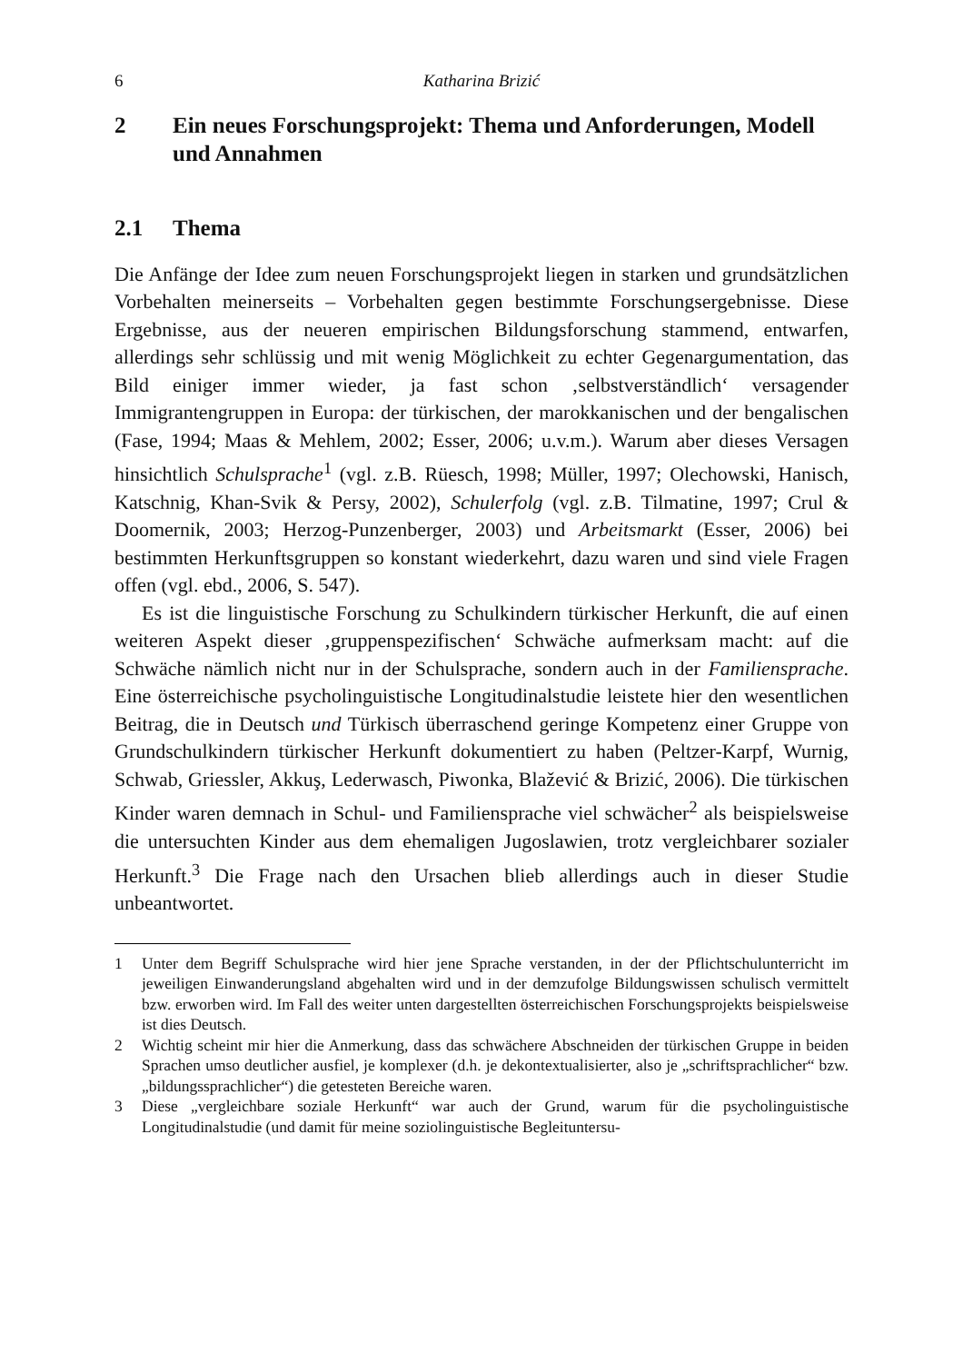6 Katharina Brizić
2 Ein neues Forschungsprojekt: Thema und Anforderungen, Modell und Annahmen
2.1 Thema
Die Anfänge der Idee zum neuen Forschungsprojekt liegen in starken und grundsätzlichen Vorbehalten meinerseits – Vorbehalten gegen bestimmte Forschungsergebnisse. Diese Ergebnisse, aus der neueren empirischen Bildungsforschung stammend, entwarfen, allerdings sehr schlüssig und mit wenig Möglichkeit zu echter Gegenargumentation, das Bild einiger immer wieder, ja fast schon ‚selbstverständlich‘ versagender Immigrantengruppen in Europa: der türkischen, der marokkanischen und der bengalischen (Fase, 1994; Maas & Mehlem, 2002; Esser, 2006; u.v.m.). Warum aber dieses Versagen hinsichtlich Schulsprache<sup>1</sup> (vgl. z.B. Rüesch, 1998; Müller, 1997; Olechowski, Hanisch, Katschnig, Khan-Svik & Persy, 2002), Schulerfolg (vgl. z.B. Tilmatine, 1997; Crul & Doomernik, 2003; Herzog-Punzenberger, 2003) und Arbeitsmarkt (Esser, 2006) bei bestimmten Herkunftsgruppen so konstant wiederkehrt, dazu waren und sind viele Fragen offen (vgl. ebd., 2006, S. 547).
Es ist die linguistische Forschung zu Schulkindern türkischer Herkunft, die auf einen weiteren Aspekt dieser ‚gruppenspezifischen‘ Schwäche aufmerksam macht: auf die Schwäche nämlich nicht nur in der Schulsprache, sondern auch in der Familiensprache. Eine österreichische psycholinguistische Longitudinalstudie leistete hier den wesentlichen Beitrag, die in Deutsch und Türkisch überraschend geringe Kompetenz einer Gruppe von Grundschulkindern türkischer Herkunft dokumentiert zu haben (Peltzer-Karpf, Wurnig, Schwab, Griessler, Akkuş, Lederwasch, Piwonka, Blažević & Brizić, 2006). Die türkischen Kinder waren demnach in Schul- und Familiensprache viel schwächer<sup>2</sup> als beispielsweise die untersuchten Kinder aus dem ehemaligen Jugoslawien, trotz vergleichbarer sozialer Herkunft.<sup>3</sup> Die Frage nach den Ursachen blieb allerdings auch in dieser Studie unbeantwortet.
1 Unter dem Begriff Schulsprache wird hier jene Sprache verstanden, in der der Pflichtschulunterricht im jeweiligen Einwanderungsland abgehalten wird und in der demzufolge Bildungswissen schulisch vermittelt bzw. erworben wird. Im Fall des weiter unten dargestellten österreichischen Forschungsprojekts beispielsweise ist dies Deutsch.
2 Wichtig scheint mir hier die Anmerkung, dass das schwächere Abschneiden der türkischen Gruppe in beiden Sprachen umso deutlicher ausfiel, je komplexer (d.h. je dekontextualisierter, also je „schriftsprachlicher“ bzw. „bildungssprachlicher“) die getesteten Bereiche waren.
3 Diese „vergleichbare soziale Herkunft“ war auch der Grund, warum für die psycholinguistische Longitudinalstudie (und damit für meine soziolinguistische Begleituntersu-